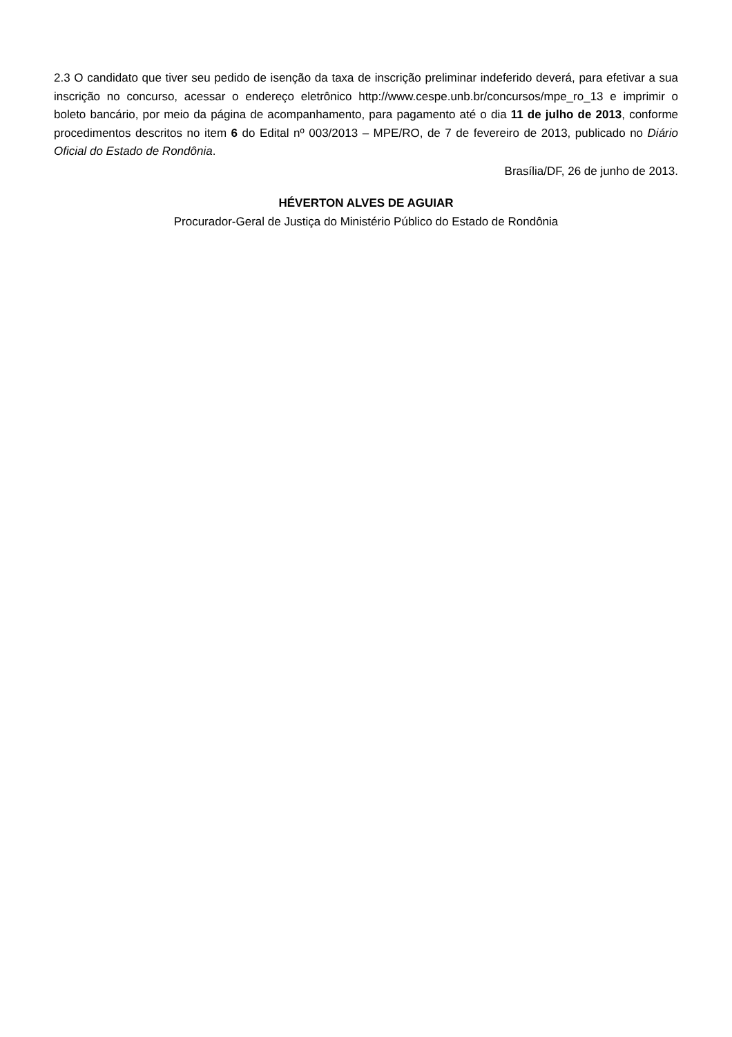2.3 O candidato que tiver seu pedido de isenção da taxa de inscrição preliminar indeferido deverá, para efetivar a sua inscrição no concurso, acessar o endereço eletrônico http://www.cespe.unb.br/concursos/mpe_ro_13 e imprimir o boleto bancário, por meio da página de acompanhamento, para pagamento até o dia 11 de julho de 2013, conforme procedimentos descritos no item 6 do Edital nº 003/2013 – MPE/RO, de 7 de fevereiro de 2013, publicado no Diário Oficial do Estado de Rondônia.
Brasília/DF, 26 de junho de 2013.
HÉVERTON ALVES DE AGUIAR
Procurador-Geral de Justiça do Ministério Público do Estado de Rondônia